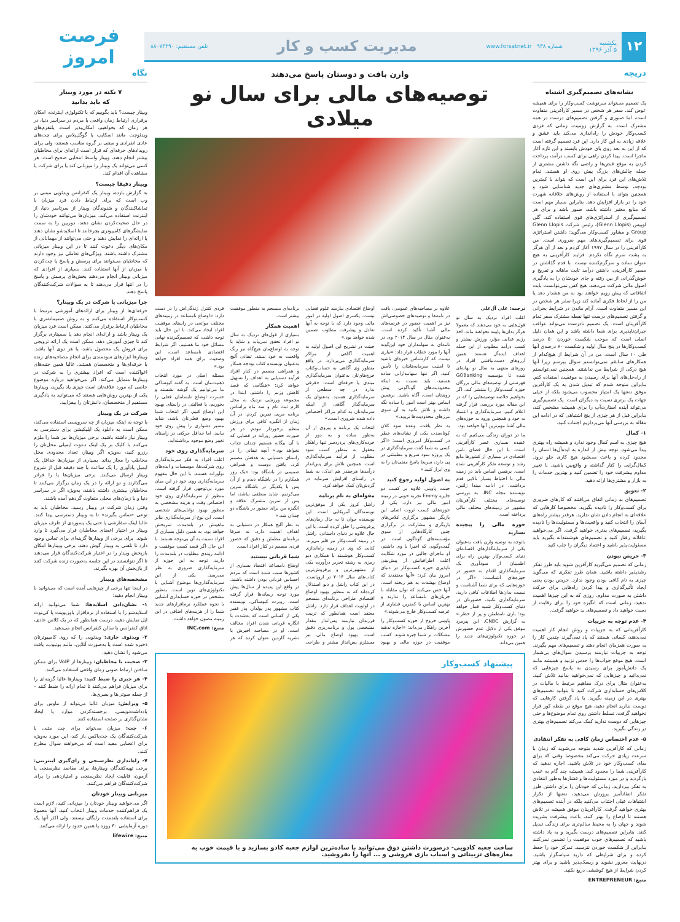۱۲
یکشنبه
۵ آذر ۱۳۹۶
شماره ۹۳۸ www.forsatnet.ir مدیریت کسب و کار تلفن مستقیم: ۸۸۰۷۳۳۹۰
فرصت امروز
دریچه
نشانه‌های تصمیم‌گیری اشتباه
یک تصمیم می‌تواند سرنوشت کسب‌وکار را برای همیشه عوض کند. سفر هر شخص در مسیر کارآفرینی متفاوت است، اما صبوری و گرفتن تصمیم‌های درست در همه مشترک است. به گزارش زومیت، زمانی که فردی کسب‌وکار خودش را راه‌اندازی می‌کند باید عشق و علاقه زیادی به این کار دارد. این فرد تصمیم گرفته است که از این به بعد روی پای خودش بایستد و این تازه آغاز ماجرا است. پیدا کردن راهی برای کسب درآمد، پرداخت کردن به موقع قبض‌ها و راضی نگه داشتن مشتری از جمله چالش‌های بزرگ پیش روی او هستند. تمام تلاش‌های این فرد برای این است که بتواند با کمترین بودجه، توسط مشتری‌های جدید شناسایی شود و همچنین بتواند با استفاده از روش‌های خلاقانه شهرت خود را در بازار افزایش دهد. بنابراین بسیار مهم است که منابع معتبر داشته باشد، صبور باشد و برای هر تصمیم‌گیری از استراتژی‌های قوی استفاده کند. گلن لوپیس (Glenn Llopis)، رئیس شرکت Glenn Llopis Group و مشاور کسب‌وکار می‌گوید: داشتن استراتژی قوی برای تصمیم‌گیری‌های مهم ضروری است. من کارآفرینی را در سال ۱۹۹۷ آغاز کردم و بعد از آن هرگز به پشت سرم نگاه نکردم. فرایند کارآفرینی به هیچ عنوان ساده و سرگرم‌کننده نیست. با قدم گذاشتن در مسیر کارآفرینی، داشتن درآمد ثابت ماهانه و تفریح و خوش‌گذرانی از بین رفته و جای خودشان را به یادگیری اصول مالی شرکت می‌دهند. هیچ کس نمی‌توانست بابت اتفاقاتی که پیش رویم خواهند بود به من هشدار دهد یا من را از لحاظ فکری آماده کند زیرا سفر هر شخص در این مسیر متفاوت است. آرام ماندن در شرایط بحرانی و گرفتن تصمیم‌های درست تنها نقطه مشترک سفر تمام کارآفرینان است. یک تصمیم نادرست می‌تواند عواقب جبران‌ناپذیری برای شما داشته باشد و این همان دلیل اصلی است که موجب شکست خوردن ۵۰ درصد کسب‌وکارها در پنج سال اولیه و شکست ۷۰ درصدی آنها طی ۱۰ سال است. من در آن شرایط از هیچ‌کدام از همکارهای سابقم نمی‌توانستم سوال بپرسم زیرا آنها هیچ درکی از شرایط من نداشتند. همچنین نمی‌توانستم از راه‌حل‌های آنها برای رسیدن به موفقیت استفاده کنم. بنابراین متوجه شدم که تبدیل شدن به یک کارآفرین موفق نه‌تنها یک امتیاز محسوب می‌شود بلکه از خیلی جهات یک برتری نسبت به دیگران است. یک تصمیم‌گیری می‌تواند آینده استارت‌آپ را برای همیشه مشخص کند، بنابراین قبل از هر چیزی از پنج اشتباهی که در ادامه این مقاله به بررسی آنها می‌پردازیم اجتناب کنید.
۱- کمال
هیچ چیزی به اسم کمال وجود ندارد و همیشه راه بهتری پیدا می‌شود. توجه بیش از اندازه به ایده‌آل‌ها انسان را محدود کرده و باعث می‌شود هیچ کاری جلو نرود. کمال‌گرایی را کنار گذاشته و واقع‌بین باشید. با تغییر مداوم پیشرفت خود را تضمین کنید و بهترین خدمات را به بازار و مشتری‌ها ارائه دهید.
۲- تعویق
تصمیم‌های بد زمانی اتفاق می‌افتند که کارهای ضروری برای کسب‌وکار را نادیده بگیرید. مخصوصا کارهایی که علاقه‌ای به انجام دادن شان ندارید. هرقدر بیشتر راه‌های آسان را انتخاب کنید و واقعیت‌ها و مسئولیت‌ها را نادیده بگیرید، تصمیم‌های بدتری خواهید گرفت. اگر می‌خواهید عاقلانه رفتار کنید و تصمیم‌های هوشمندانه بگیرید باید مسئولیت‌پذیر باشید و اعتماد دیگران را جلب کنید.
۳- حریص نبودن
زمانی که تصمیم می‌گیرید کارآفرین شوید باید طرز تفکر رشدپذیر داشته باشید. همان طرز تفکری که می‌گوید چیزی به نام کافی بودن وجود ندارد. حریص بودن یعنی ایجاد تأثیرگذاری و پیدا کردن راه‌هایی برای حرکت داشتن به صورت مداوم. روزی که به این چیزها اهمیت ندهید، زمانی است که انگیزه خود را برای رقابت از دست خواهید داد و تصمیم‌های بد خواهید گرفت.
۴- عدم توجه به جزییات
کارآفرینانی که به جزییات و روش انجام کار اهمیت نمی‌دهند، کسانی هستند که یاد نمی‌گیرند چندین کار را به صورت همزمان انجام دهند و تصمیم‌های مهم بگیرند. توجه به جزییات نیازمند پرسیدن سوال‌های بی‌شمار است. هیچ موقع جواب‌ها را حدس نزنید و همیشه مانند یک دانش‌آموز برای رسیدن به پاسخ چیزهایی که نمی‌دانید و چیزهایی که نمی‌خواهید بدانید تلاش کنید. به‌عنوان مثال برای درک مفاهیم مرتبط با مالیات در کلاس‌های حسابداری شرکت کنید تا بتوانید تصمیم‌های بهتری در این زمینه بگیرید. یا یاد گرفتن کارهایی که دوست ندارید انجام دهید، هیچ موقع در نقطه کور قرار نخواهید گرفت. تسلط داشتن روی تمام موضوع‌ها و حتی چیزهایی که دوست ندارید کمک می‌کند تصمیم‌های بهتری در زندگی بگیرید.
۵- عدم اختصاص زمان کافی به تفکر انتقادی
زمانی که کارآفرین شدید متوجه می‌شوید که زمان با سرعت زیادی حرکت می‌کند مخصوصا وقتی که برای بقای کسب‌وکار خود در تلاش باشید. اجازه ندهید که کارآفرینی شما را محدود کند. همیشه چند گام به عقب بازگردید و در مورد مسئولیت‌ها و فشارها به‌طور انتقادی به تفکر بپردازید. زمانی که خودتان را برای داشتن طرز تفکر انتقادآمیز پرورش می‌دهید، نه‌تنها از تکرار اشتباهات قبلی اجتناب می‌کنید بلکه در آینده تصمیم‌های بهتری خواهید گرفت. کارآفرینان موفق همیشه در تلاش هستند تا اوضاع را بهتر کنند، باعث پیشرفت بشریت شوند و جهان را به محیط سالم‌تری برای زندگی تبدیل کنند. بنابراین تصمیم‌های درست بگیرید و به یاد داشته باشید که تصمیم‌های خوب موفقیت را تضمین نمی‌کنند بنابراین از شکست خوردن نترسید. تمرکز خود را حفظ کرده و برای شرایطی که دارید سپاسگزار باشید. درنهایت مغرور نشوید و ریسک‌پذیر باشید و برای بهتر کردن شرایط از هیچ کوششی دریغ نکنید.
منبع: ENTREPRENEUR
وارن بافت و دوستان پاسخ می‌دهند
توصیه‌های مالی برای سال نو میلادی
ترجمه: علی آل‌علی
اغلب افراد نزدیک به سال نو قول‌هایی به خود می‌دهند که معمولا هرگز بدان‌ها پایبند نخواهند ماند. اخذ رژیم غذایی مؤثر، ورزش بیشتر و کسب درآمد مطلوب از این جمله اهداف ایده‌آل هستند. همین آرزوهای دست‌نیافتنی افراد در روزهای منتهی به سال نو بهانه‌ای شده تا مؤسسه GOBanking فهرستی از توصیه‌های مالی بزرگان حوزه کسب‌وکار را منتشر کند. اگر بخواهیم خلاصه توصیه‌هایی را که در این مقاله مورد بررسی قرار گرفته اعلام کنیم، سرمایه‌گذاری و اعتماد به خود و همچنین ورود به حوزه‌های مالی آشنا مهم‌ترین آنها خواهند بود.
ما در دوران زندگی می‌کنیم که به عقیده بسیاری عصر کارآفرینی است. با این حال فضای نامن اقتصادی در بسیاری از کشورها مانع رشد و توسعه تفکر کارآفرینی شده است. برهمین اساس باید در زمینه مالی با احتیاط بسیار بالایی قدم برداشت. در ادامه میندا زلتین، نویسنده مجله INC، به بررسی توصیه‌های مختلف کارآفرینان مشهور در زمینه‌های مختلف مالی پرداخته است.
حوزه مالی را پیچیده نسازید
باتوجه به توصیه وارن بافت به‌عنوان یکی از سرمایه‌گذارهای افسانه‌ای دنیای کسب‌وکار بهترین راه برای اطمینان از سودآوری یک سرمایه‌گذاری اقدام به حضور در حوزه‌های آشناست: «اگر در حوزه‌هایی که برای شما آشناست و نسبت بدان‌ها اطلاعات کافی دارید، سرمایه‌گذاری نکنید، حضورتان در دنیای کسب‌وکار شبیه قمار خواهد بود؛ بازی نامطمئن و پر از خطر.» به گزارش CNBC، این پیرمرد موفق یکی از دلایل عدم حضورش در حوزه تکنولوژی‌های جدید را همین می‌داند.
علاوه بر مصاحبه‌های عمومی، بافت در نامه‌ها و توصیه‌های خصوصی‌اش نیز بر اهمیت حضور در عرصه‌های مالی آشنا تأکید کرده است. به‌عنوان مثال در سال ۲۰۱۴ وی در نامه‌ای به سهامداران خود این‌گونه آنها را مورد خطاب قرار داد: «نیازی نیست که کارشناس خبره‌ای باشید تا امنیت سرمایه‌هایتان را تأمین کنید. اگر تنها سهامدارانی ساده هستید، باید نسبت به اینکه محدودیت‌های گوناگونی پیش روی‌تان است، آگاه باشید. برهمین اساس بهتر است امور را ساده نگه داشته و تلاش نکنید به آن سوی مرزهای محدودیت‌ها بروید.»
به نظر بافت، وعده سود کلان کوتاه‌مدت یکی از نشانه‌های خطر در کسب‌وکار امروزی است: «اگر کسی به شما گفت سرمایه‌گذاری در یک پروژه سود سریع و مطمئنی در پی دارد، سریعا پاسخ منفی‌تان را به وی ابراز کنید.»
به اصول اولیه رجوع کنید
جینت پاوینی علاوه بر کسب دو جایزه Emmy تجربه خوبی در زمینه امور مالی نیز دارد. یکی از حوزه‌های کسب ثروت اصلی این بازیگر مشهور برگزاری کلاس‌های بازیگری و مشارکت در برگزاری چنین کارگاه‌هایی از سوی مؤسسه‌های گوناگون است. در گفت‌وگویی که اخیرا با وی داشتم، او ماجرای جالبی در مورد شکایت اغلب اطرافیانش از پیش‌بینی ناپذیری حوزه کسب‌وکار در دنیای امروز بیان کرد: «آنها معتقدند که اوضاع بهشدت به هم ریخته است. آنها حس می‌کنند که توان مقابله با جریان‌های نامساعد را ندارند و بهترین اساس با کمترین فشاری از عرصه کسب‌وکار خارج می‌شوند.»
پاوینی خروج از حوزه کسب‌وکار را آخرین راهکار می‌داند: «اجازه ندهید مشکلات بر شما چیره شوند. کسب موفقیت در حوزه مالی و بهبود اوضاع اقتصادی نیازمند علوم فضایی نیست. یکسری اصول اولیه در امور مالی وجود دارد که با توجه به آنها تعادل و پیشرفت مطلوب تضمین شده خواهد بود.»
جینت در تشریح این اصول اولیه به اهمیت آگاهی از مراکز سرمایه‌گذاری می‌پردازد. در واقع منظور وی آگاهی به حساب‌وکتاب خرج‌های‌تان به‌عنوان سرمایه‌گذاری مبتدی یا حرفه‌ای است: «فرقی ندارد در چه سطحی از سرمایه‌گذاری هستید. به‌عنوان یک سرمایه‌گذار آگاهی از اینکه سرمایه‌تان به کدام مراکز اختصاص داده شده ضروری است.»
انتخاب یک برنامه و پیروی از آن به‌طور ساده و به دور از خرده‌کاری‌های پردردسر تنها راهکار معقول به منظور کسب سود مطلوب از فرآیند سرمایه‌گذاری است. همچنین تلاش برای پس‌انداز درآمدها هرچقدر هم اندک، به شما در راستای افزایش سرمایه در گردش‌تان کمک خواهد کرد.
مقوله‌ای به نام برنامه
راشل کروز یکی از موفق‌ترین نویسندگان آمریکایی است. این نویسنده جوان تا به حال رمان‌های پرفروشی را خلق کرده است. با این حال علاوه بر دنیای داستانی، راشل در زمینه کسب‌وکار نیز قلم می‌زند. کتابی که وی در زمینه راه‌اندازی کسب‌وکار هوشمند با همکاری دیو رمزی به رشته تحریر درآورده یکی از مشهورترین و پرفروش‌ترین کتاب‌های سال ۲۰۱۴ در اروپاست. در این کتاب راشل و دیو استدلال کرده‌اند که به منظور بهبود اوضاع اقتصادی طراحی برنامه‌ای منسجم در اولویت اهداف قرار دارد. راشل معتقد است همانطور که تربیت فرزندان نیازمند پس‌انداز مقدار مشخصی پول و برنامه‌ریزی دقیق است، بهبود اوضاع مالی نیز مستلزم پس‌انداز بیشتر و طراحی برنامه‌ای منسجم به منظور موفقیت بیشتر است.
اهمیت همکار
بسیاری از قول‌های نزدیک به سال نو افراد تحقق نمی‌یابد و شاید با توجه به اوضاع‌مان هیچ‌گاه نیز رنگ واقعیت به خود نبینند. تیفانی آلیچ به‌عنوان نویسنده کتاب بودجه همکار و همراهی مصمم در کنار افراد فرآیند دستیابی به اهداف را تسهیل خواهد کرد: «هنگامی که قصد کاهش وزنم را داشتم، ابتدا در مجموعه ورزشی نزدیک به محل کارم ثبت نام و سه ماه براساس برنامه مربی تمرین کردم. در آن زمان از انگیزه کافی برای ورزش منظم برخوردار نبودم. در هر صورت حضور روزانه در فضایی که با آن بیگانه هستیم چندان جذاب نخواهد بود.» آنچه تیفانی را در راستای دستیابی به هدفش مصمم کرد، یافتن دوست و همراهی صمیمی در باشگاه بود: «یک روز همکارم را در باشگاه دیدم و از آن پس با یکدیگر در باشگاه تمرین می‌کردیم. شاید منطقی نباشد، اما پس از تمرین مشترک علاقه و انگیزه من برای حضور در باشگاه دو چندان شد.»
به نظر آلیچ همکار در دستیابی به اهداف اهمیت دارد، نه صرفا برنامه‌ای مطمئن و دقیق که حضور فردی مصمم در کنار افراد است.
شما قربانی نیستید
اوضاع نامساعد اقتصاد بسیاری از کشورها سبب شده است که مردم احساس قربانی بودن داشته باشند. در واقع این پدیده از سال‌ها پیش مورد توجه رسانه‌ها قرار گرفته است. روبرت کیوساکی، نویسنده کتاب مشهور پدر پولدار، پدر فقیر یکی از کسانی است که به‌شدت با انگاره قربانی شدن افراد مخالف است. او در مصاحبه اخیرش با نشریه گاردین عنوان کرده که هر فردی کنترل زندگی‌اش را در دست دارد: «اوضاع نامساعد در زمینه‌های مختلف موانعی در راستای موفقیت افراد ایجاد می‌کند. با این حال باید توجه داشت که تصمیم‌گیرنده نهایی مسائل خود ما هستیم. اگر شرایط اقتصادی نامساعد است، این وضعیت برای همه افراد خواهد بود.»
مسئله اصلی در مورد انتخاب ذهنیت‌مان است. به گفته کیوساکی ما می‌توانیم یک گوشه نشسته و حسرت اوضاع نابسامان فعلی را بخوریم، یا فعالیتی در راستای بهبود این اوضاع کنیم. اگر انتخاب شما بهبود وضع فعلی‌تان باشد، شاید مسیر دشواری را پیش روی خود بیابید، اما حداقل حرکتی در راستای تغییر وضع موجود برداشته‌اید.
سرمایه‌گذاری روی خود
اغلب افراد به فکر سرمایه‌گذاری روی شرکت‌ها، موسسات و ایده‌های نوآورانه هستند. با این حال مفهوم سرمایه‌گذاری روی خود در این میان مورد بی‌توجهی قرار گرفته است. منظور از سرمایه‌گذاری روی خود اختصاص وقت و هزینه مشخصی به منظور بهبود توانایی‌های شخصی است. این نوع از سرمایه‌گذاری بنابر ماهیتش در بلندمدت ثمربخش خواهد بود. به همین دلیل بسیاری از افراد نسبت به آن بی‌توجه هستند. با این حال اگر قصد کسب موفقیت و ادامه روندی مطلوب در بلندمدت را دارید، توجه به این حوزه از سرمایه‌گذاری ضروری به نظر می‌رسد. یکی از این سرمایه‌گذاری‌ها موضوع آشنایی با تکنولوژی‌های نوین است. به‌طور مشخص در حوزه حسابداری آشنایی با نحوه عملکرد نرم‌افزارهای جدید شما را از هزینه‌های اضافی در این زمینه مصون خواهد داشت.
منبع: INC.com
پیشنهاد کسب‌وکار
ساخت جعبه کادویی- درصورت داشتن ذوق می‌توانید با ساده‌ترین لوازم جعبه کادو بسازید و با قیمت خوب به مغازه‌های تزییناتی و اسباب بازی فروشی و ... آنها را بفروشید.
نگاه
۷ نکته در مورد وبینار
که باید بدانید
وبینار چیست؟ باید بگوییم که با تکنولوژی اینترنت، امکان برقراری ارتباط زمان واقعی با مردم در سراسر دنیا، در هر زمان که بخواهیم، امکان‌پذیر است. پلتفرم‌های ویدئوچت مانند اسکایپ یا گوگل‌پلاس برای چت‌های عادی انفرادی و مبتنی بر گروه مناسب هستند، ولی برای رویدادهای حرفه‌ای که قرار است ارائه‌ای برای مخاطبان بیشتر انجام دهند، وبینار واسط انتخابی صحیح است. هر کسی می‌تواند یک وبینار را میزبانی کند یا برای شرکت یا مشاهده آن اقدام کند.
وبینار دقیقا چیست؟
به گزارش بازده، وبینار یک کنفرانس ویدئویی مبتنی بر وب است که برای ارتباط دادن فرد میزبان با تماشاکنندگان و شنوندگان وبینار از سرتاسر دنیا، از اینترنت استفاده می‌کند. میزبان‌ها می‌توانند خودشان را در حال صحبت‌کردن نشان دهند، دوربین را به سمت نمایشگرهای کامپیوتری بچرخانند تا اسلایدشو نشان دهند یا ارائه‌ای را نمایش دهند و حتی می‌توانند از مهمانانی از مکان‌های دیگر دعوت کنند تا در این وبینار میزبانی مشترک داشته باشند. ویژگی‌های تعاملی نیز وجود دارند که مخاطبان می‌توانند برای پرسش و پاسخ یا چت‌کردن با میزبان از آنها استفاده کنند. بسیاری از افرادی که میزبانی وبینار انجام می‌دهند بخش‌های پرسش و پاسخ را در انتها قرار می‌دهند تا به سوالات شرکت‌کنندگان پاسخ دهند.
چرا میزبانی یا شرکت در یک وبینار؟
حرفه‌ای‌ها از وبینار برای ارائه‌های آموزشی مرتبط با کسب‌وکار استفاده می‌کنند و به روش صمیمانه‌تری با مخاطبان ارتباط برقرار می‌کنند. ممکن است فرد میزبان یک وبینار باشد و ارائه‌ای انجام دهد یا سمیناری برگزار کند تا چیزی آموزش دهد، ممکن است یک ارائه ترویجی برای فروش یک محصول باشد، یا هر دوی آنها باشد. وبینارها ابزارهای سودمندی برای انجام مصاحبه‌های زنده با حرفه‌ای‌ها و متخصصان هستند. غالبا همین جنبه‌های اغواکننده است که افراد بیشتری را به شرکت در وبینارها متمایل می‌کند. اگر می‌خواهید درباره موضوع خاصی که مورد علاقه‌تان است چیزی یاد بگیرید، وبینارها یکی از بهترین روش‌هایی هستند که می‌توانید به یادگیری مستقیم از متخصصان، دانش‌تان را بیفزایید.
شرکت در یک وبینار
با توجه به اینکه میزبان از چه سرویسی استفاده می‌کند، ممکن است به دانلود یک اپلیکیشن برای دسترسی به وبینار نیاز داشته باشید. برخی میزبان‌ها نیز شما را ملزم می‌کنند با کلیک بر یک لینک دعوت ایمیلی محل‌تان را رزرو کنید، به‌ویژه اگر وبینار، تعداد محدودی محل مخاطب را مجاز بداند. بسیاری از میزبان‌ها حداقل یک ایمیل یادآوری را یک ساعت یا چند دقیقه قبل از شروع وبینار ارسال می‌کنند. برخی میزبان‌ها پا را فراتر می‌گذارند و دو ارائه را در یک زمان برگزار می‌کنند تا مخاطبان بیشتری داشته باشند، به‌ویژه اگر در سراسر دنیا و با زمان‌های محلی متفاوت گردهم آمده باشند.
وقتی زمان شرکت در وبینار رسید، مخاطبان باید به نوعی «تماس بگیرند» تا به وبینار دسترسی پیدا کنند. غالبا لینک سفارشی یا حتی یک پسوردی از طرف میزبان وبینار در اختیار اعضای مخاطبان قرار می‌گیرد تا وارد شوند. برای برخی از وبینارها گزینه‌ای برای تماس وجود دارد تا تلفنی به وبینار گوش دهند. برخی وبینارها امکان بازپخش وبینار را در اختیار شرکت‌کنندگان قرار می‌دهند تا اگر نتوانستند در این جلسه به‌صورت زنده شرکت کنند از بازپخش آن بهره بگیرند.
مشخصه‌های وبینار
در اینجا تنها برخی از چیزهایی آمده است که می‌توانید با وبینار انجام دهید:
۱- نشان‌دادن اسلایدها: شما می‌توانید ارائه اسلایدشو را با استفاده از نرم‌افزار پاورپوینت یا کی‌نوت اپل نمایش دهید، درست همانطور که در یک کلاس عادی، اتاق کنفرانس یا سالن کنفرانس انجام می‌دهید.
۲- ویدئوی جاری: ویدئویی را که روی کامپیوترتان ذخیره شده است یا به‌صورت آنلاین، مانند یوتیوب، یافت می‌شود را نشان دهید.
۳- صحبت با مخاطبان: وبینارها از VoIP برای ممکن ساختن ارتباط صوتی زمان واقعی استفاده می‌کنند.
۴- هر چیزی را ضبط کنید: وبینارها غالبا گزینه‌ای را برای میزبان فراهم می‌کنند تا تمام ارائه را ضبط کنند – از جمله صوتی‌ها و بصری‌ها.
۵- ویرایش: میزبان غالبا می‌تواند از ماوس برای یادداشت‌نویسی، برجسته‌کردن موارد یا ایجاد نشان‌گذاری بر صفحه استفاده کنند.
۶- چت: میزبان می‌تواند برای چت متنی با شرکت‌کنندگان یک چت‌باکس باز کند، این مورد به‌ویژه برای اعضایی مفید است که می‌خواهند سوال مطرح کنند.
۷- راه‌اندازی نظرسنجی و رای‌گیری اینترنتی: برخی تهیه‌کنندگان وبینارها، برای مقاصد نظرسنجی یا آزمون، قابلیت ایجاد نظرسنجی و امتیازدهی را برای شرکت‌کنندگان فراهم می‌کنند.
میزبانی وبینار خودتان
اگر می‌خواهید وبینار خودتان را میزبانی کنید، لازم است یک فراهم‌کننده خدمات وبینار انتخاب کنید. آنها معمولا برای استفاده بلندمدت رایگان نیستند، ولی اکثر آنها یک دوره آزمایشی ۳۰ روزه یا همین حدود را ارائه می‌کنند.
منبع: lifewire